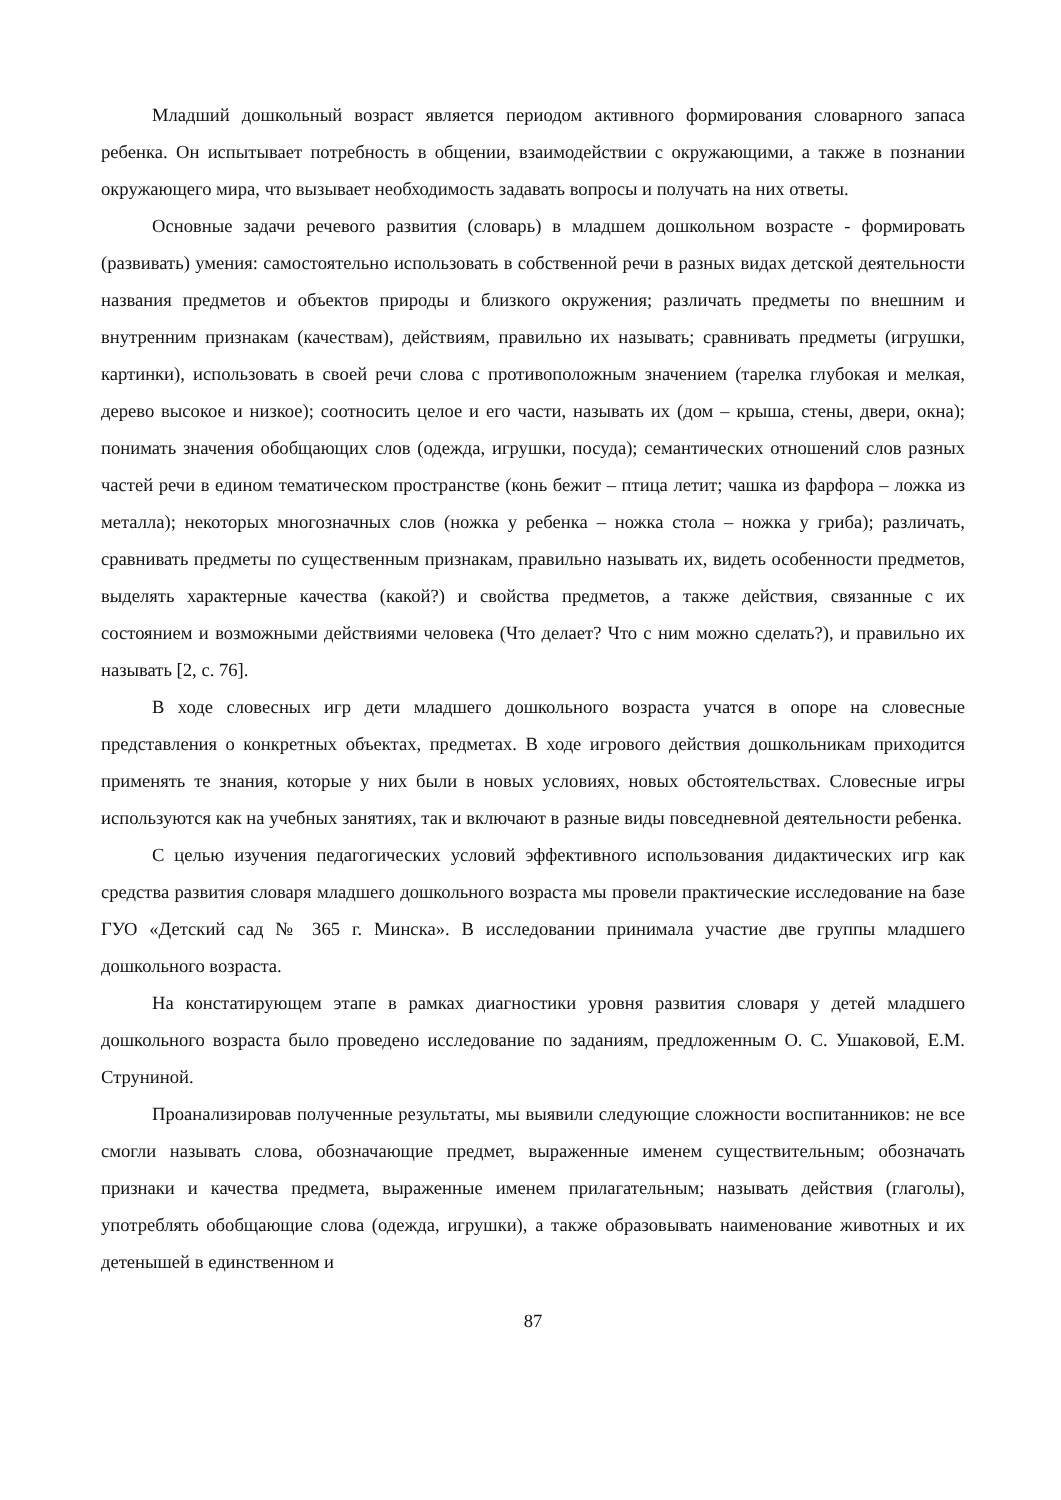Младший дошкольный возраст является периодом активного формирования словарного запаса ребенка. Он испытывает потребность в общении, взаимодействии с окружающими, а также в познании окружающего мира, что вызывает необходимость задавать вопросы и получать на них ответы.
Основные задачи речевого развития (словарь) в младшем дошкольном возрасте - формировать (развивать) умения: самостоятельно использовать в собственной речи в разных видах детской деятельности названия предметов и объектов природы и близкого окружения; различать предметы по внешним и внутренним признакам (качествам), действиям, правильно их называть; сравнивать предметы (игрушки, картинки), использовать в своей речи слова с противоположным значением (тарелка глубокая и мелкая, дерево высокое и низкое); соотносить целое и его части, называть их (дом – крыша, стены, двери, окна); понимать значения обобщающих слов (одежда, игрушки, посуда); семантических отношений слов разных частей речи в едином тематическом пространстве (конь бежит – птица летит; чашка из фарфора – ложка из металла); некоторых многозначных слов (ножка у ребенка – ножка стола – ножка у гриба); различать, сравнивать предметы по существенным признакам, правильно называть их, видеть особенности предметов, выделять характерные качества (какой?) и свойства предметов, а также действия, связанные с их состоянием и возможными действиями человека (Что делает? Что с ним можно сделать?), и правильно их называть [2, с. 76].
В ходе словесных игр дети младшего дошкольного возраста учатся в опоре на словесные представления о конкретных объектах, предметах. В ходе игрового действия дошкольникам приходится применять те знания, которые у них были в новых условиях, новых обстоятельствах. Словесные игры используются как на учебных занятиях, так и включают в разные виды повседневной деятельности ребенка.
С целью изучения педагогических условий эффективного использования дидактических игр как средства развития словаря младшего дошкольного возраста мы провели практические исследование на базе ГУО «Детский сад № 365 г. Минска». В исследовании принимала участие две группы младшего дошкольного возраста.
На констатирующем этапе в рамках диагностики уровня развития словаря у детей младшего дошкольного возраста было проведено исследование по заданиям, предложенным О. С. Ушаковой, Е.М. Струниной.
Проанализировав полученные результаты, мы выявили следующие сложности воспитанников: не все смогли называть слова, обозначающие предмет, выраженные именем существительным; обозначать признаки и качества предмета, выраженные именем прилагательным; называть действия (глаголы), употреблять обобщающие слова (одежда, игрушки), а также образовывать наименование животных и их детенышей в единственном и
87